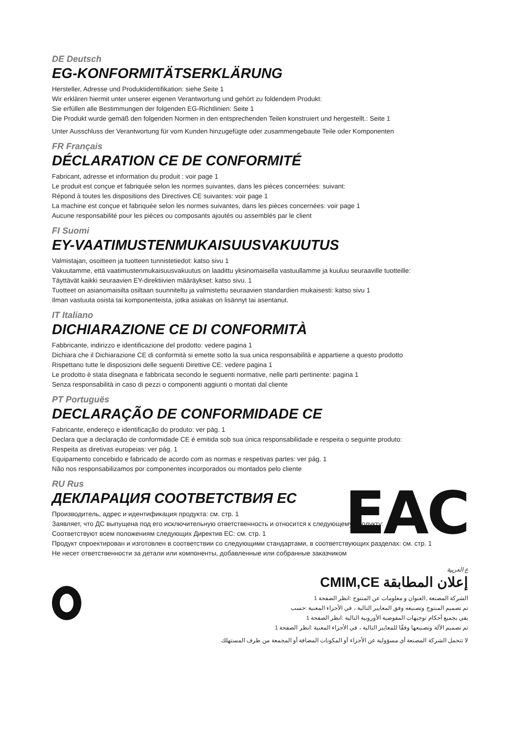DE Deutsch
EG-KONFORMITÄTSERKLÄRUNG
Hersteller, Adresse und Produktidentifikation: siehe Seite 1
Wir erklären hiermit unter unserer eigenen Verantwortung und gehört zu foldendem Produkt:
Sie erfüllen alle Bestimmungen der folgenden EG-Richtlinien: Seite 1
Die Produkt wurde gemäß den folgenden Normen in den entsprechenden Teilen konstruiert und hergestellt.: Seite 1
Unter Ausschluss der Verantwortung für vom Kunden hinzugefügte oder zusammengebaute Teile oder Komponenten
FR Français
DÉCLARATION CE DE CONFORMITÉ
Fabricant, adresse et information du produit : voir page 1
Le produit est conçue et fabriquée selon les normes suivantes, dans les pièces concernées: suivant:
Répond à toutes les dispositions des Directives CE suivantes: voir page 1
La machine est conçue et fabriquée selon les normes suivantes, dans les pièces concernées: voir page 1
Aucune responsabilité pour les pièces ou composants ajoutés ou assemblés par le client
FI Suomi
EY-VAATIMUSTENMUKAISUUSVAKUUTUS
Valmistajan, osoitteen ja tuotteen tunnistetiedot: katso sivu 1
Vakuutamme, että vaatimustenmukaisuusvakuutus on laadittu yksinomaisella vastuullamme ja kuuluu seuraaville tuotteille:
Täyttävät kaikki seuraavien EY-direktiivien määräykset: katso sivu. 1
Tuotteet on asianomaisilta osiltaan suunniteltu ja valmistettu seuraavien standardien mukaisesti: katso sivu 1
Ilman vastuuta osista tai komponenteista, jotka asiakas on lisännyt tai asentanut.
IT Italiano
DICHIARAZIONE CE DI CONFORMITÀ
Fabbricante, indirizzo e identificazione del prodotto: vedere pagina 1
Dichiara che il Dichiarazione CE di conformità si emette sotto la sua unica responsabilità e appartiene a questo prodotto
Rispettano tutte le disposizioni delle seguenti Direttive CE: vedere pagina 1
Le prodotto è stata disegnata e fabbricata secondo le seguenti normative, nelle parti pertinente: pagina 1
Senza responsabilità in caso di pezzi o componenti aggiunti o montati dal cliente
PT Portuguës
DECLARAÇÃO DE CONFORMIDADE CE
Fabricante, endereço e identificação do produto: ver pág. 1
Declara que a declaração de conformidade CE é emitida sob sua única responsabilidade e respeita o seguinte produto:
Respeita as diretivas europeias: ver pág. 1
Equipamento concebido e fabricado de acordo com as normas e respetivas partes: ver pág. 1
Não nos responsabilizamos por componentes incorporados ou montados pelo cliente
EAC
RU Rus
ДЕКЛАРАЦИЯ СООТВЕТСТВИЯ ЕС
Производитель, адрес и идентификация продукта: см. стр. 1
Заявляет, что ДС выпущена под его исключительную ответственность и относится к следующему продукту:
Соответствуют всем положениям следующих Директив ЕС: см. стр. 1
Продукт спроектирован и изготовлен в соответствии со следующими стандартами, в соответствующих разделах: см. стр. 1
Не несет ответственности за детали или компоненты, добавленные или собранные заказчиком
ع العربية
إعلان المطابقة CMIM,CE
الشركة المصنعة ,العنوان و معلومات عن المنتوج :انظر الصفحة 1
تم تصميم المنتوج وتصنيعه وفق المعايير التالية ، في الأجزاء المعنية :حسب
يفي بجميع أحكام توجيهات المفوضية الأوروبية التالية :انظر الصفحة 1
تم تصميم الآلة وتصنيعها وفقًا للمعايير التالية ، في الأجزاء المعنية :انظر الصفحة 1
لا تتحمل الشركة المصنعة أي مسؤولية عن الأجزاء أو المكونات المضافة أو المجمعة من طرف المستهلك